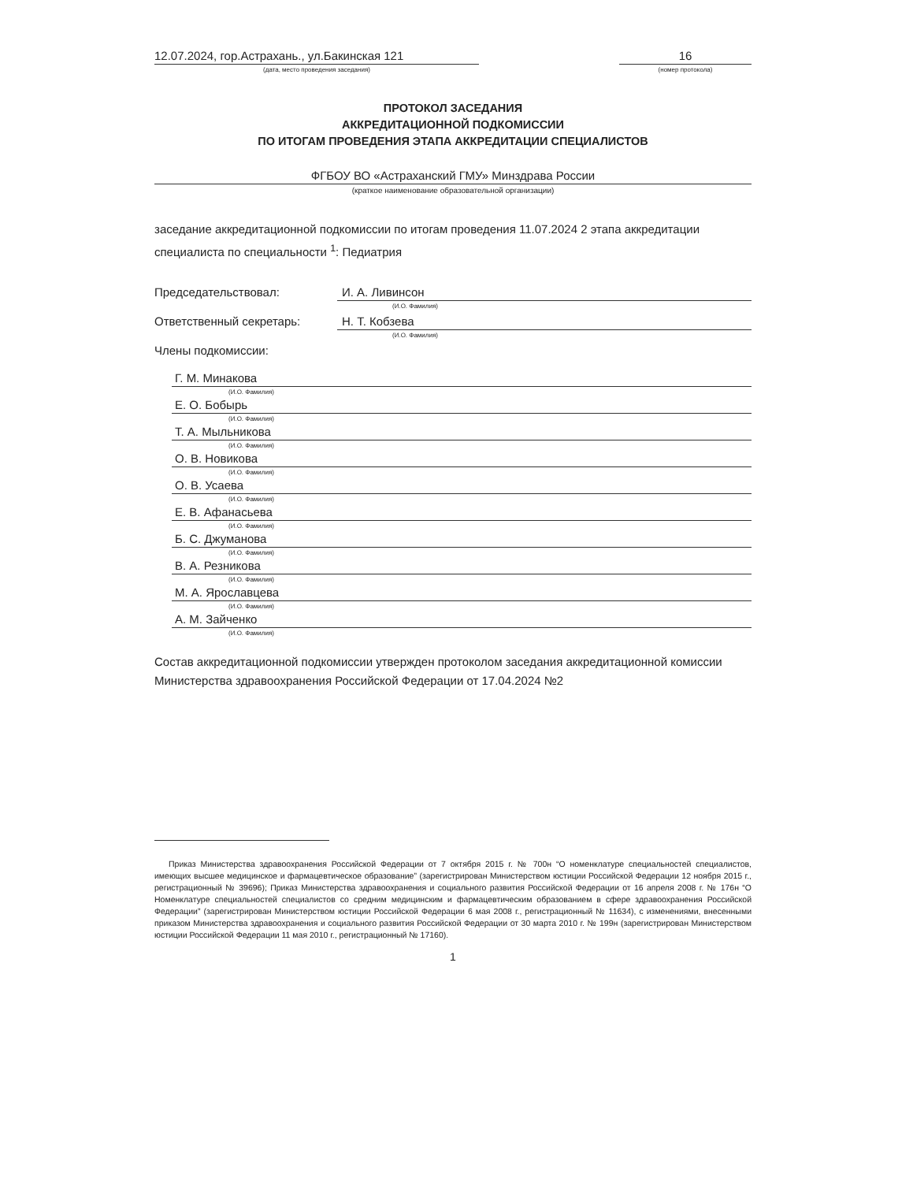12.07.2024, гор.Астрахань., ул.Бакинская 121
(дата, место проведения заседания)
16
(номер протокола)
ПРОТОКОЛ ЗАСЕДАНИЯ
АККРЕДИТАЦИОННОЙ ПОДКОМИССИИ
ПО ИТОГАМ ПРОВЕДЕНИЯ ЭТАПА АККРЕДИТАЦИИ СПЕЦИАЛИСТОВ
ФГБОУ ВО «Астраханский ГМУ» Минздрава России
(краткое наименование образовательной организации)
заседание аккредитационной подкомиссии по итогам проведения 11.07.2024 2 этапа аккредитации специалиста по специальности <sup>1</sup>: Педиатрия
Председательствовал: И. А. Ливинсон
(И.О. Фамилия)
Ответственный секретарь: Н. Т. Кобзева
(И.О. Фамилия)
Члены подкомиссии:
Г. М. Минакова
(И.О. Фамилия)
Е. О. Бобырь
(И.О. Фамилия)
Т. А. Мыльникова
(И.О. Фамилия)
О. В. Новикова
(И.О. Фамилия)
О. В. Усаева
(И.О. Фамилия)
Е. В. Афанасьева
(И.О. Фамилия)
Б. С. Джуманова
(И.О. Фамилия)
В. А. Резникова
(И.О. Фамилия)
М. А. Ярославцева
(И.О. Фамилия)
А. М. Зайченко
(И.О. Фамилия)
Состав аккредитационной подкомиссии утвержден протоколом заседания аккредитационной комиссии Министерства здравоохранения Российской Федерации от 17.04.2024 №2
Приказ Министерства здравоохранения Российской Федерации от 7 октября 2015 г. № 700н “О номенклатуре специальностей специалистов, имеющих высшее медицинское и фармацевтическое образование” (зарегистрирован Министерством юстиции Российской Федерации 12 ноября 2015 г., регистрационный № 39696); Приказ Министерства здравоохранения и социального развития Российской Федерации от 16 апреля 2008 г. № 176н “О Номенклатуре специальностей специалистов со средним медицинским и фармацевтическим образованием в сфере здравоохранения Российской Федерации” (зарегистрирован Министерством юстиции Российской Федерации 6 мая 2008 г., регистрационный № 11634), с изменениями, внесенными приказом Министерства здравоохранения и социального развития Российской Федерации от 30 марта 2010 г. № 199н (зарегистрирован Министерством юстиции Российской Федерации 11 мая 2010 г., регистрационный № 17160).
1